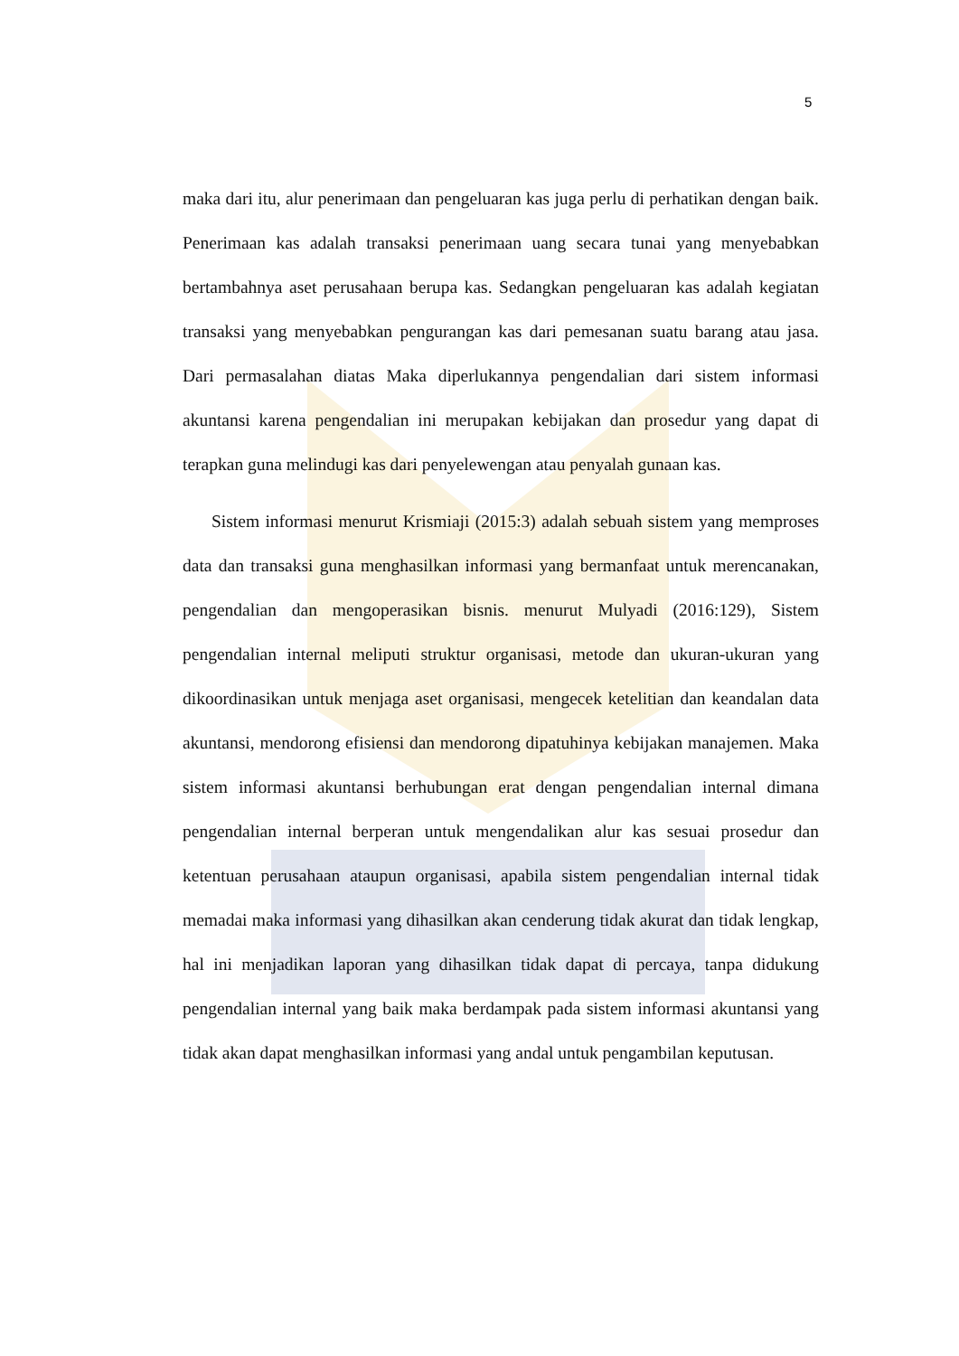5
maka dari itu, alur penerimaan dan pengeluaran kas juga perlu di perhatikan dengan baik. Penerimaan kas adalah transaksi penerimaan uang secara tunai yang menyebabkan bertambahnya aset perusahaan berupa kas. Sedangkan pengeluaran kas adalah kegiatan transaksi yang menyebabkan pengurangan kas dari pemesanan suatu barang atau jasa. Dari permasalahan diatas Maka diperlukannya pengendalian dari sistem informasi akuntansi karena pengendalian ini merupakan kebijakan dan prosedur yang dapat di terapkan guna melindugi kas dari penyelewengan atau penyalah gunaan kas.
Sistem informasi menurut Krismiaji (2015:3) adalah sebuah sistem yang memproses data dan transaksi guna menghasilkan informasi yang bermanfaat untuk merencanakan, pengendalian dan mengoperasikan bisnis. menurut Mulyadi (2016:129), Sistem pengendalian internal meliputi struktur organisasi, metode dan ukuran-ukuran yang dikoordinasikan untuk menjaga aset organisasi, mengecek ketelitian dan keandalan data akuntansi, mendorong efisiensi dan mendorong dipatuhinya kebijakan manajemen. Maka sistem informasi akuntansi berhubungan erat dengan pengendalian internal dimana pengendalian internal berperan untuk mengendalikan alur kas sesuai prosedur dan ketentuan perusahaan ataupun organisasi, apabila sistem pengendalian internal tidak memadai maka informasi yang dihasilkan akan cenderung tidak akurat dan tidak lengkap, hal ini menjadikan laporan yang dihasilkan tidak dapat di percaya, tanpa didukung pengendalian internal yang baik maka berdampak pada sistem informasi akuntansi yang tidak akan dapat menghasilkan informasi yang andal untuk pengambilan keputusan.